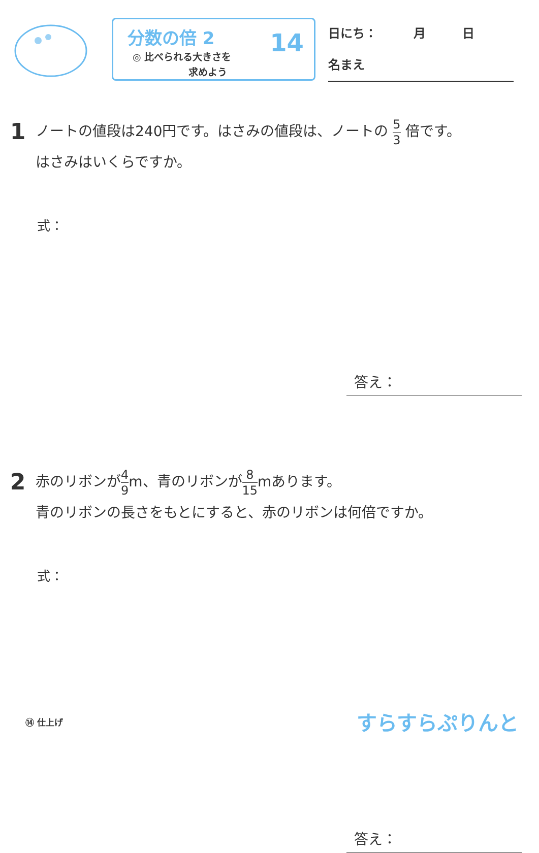分数の倍 2
◎ 比べられる大きさを
求めよう
14
日にち：　　　月　　　日
名まえ
1
ノートの値段は240円です。はさみの値段は、ノートの 5 3 倍です。
はさみはいくらですか。
式：
答え：
2
赤のリボンが4 9m、青のリボンが8 15mあります。
青のリボンの長さをもとにすると、赤のリボンは何倍ですか。
式：
答え：
⑭ 仕上げ
すらすらぷりんと